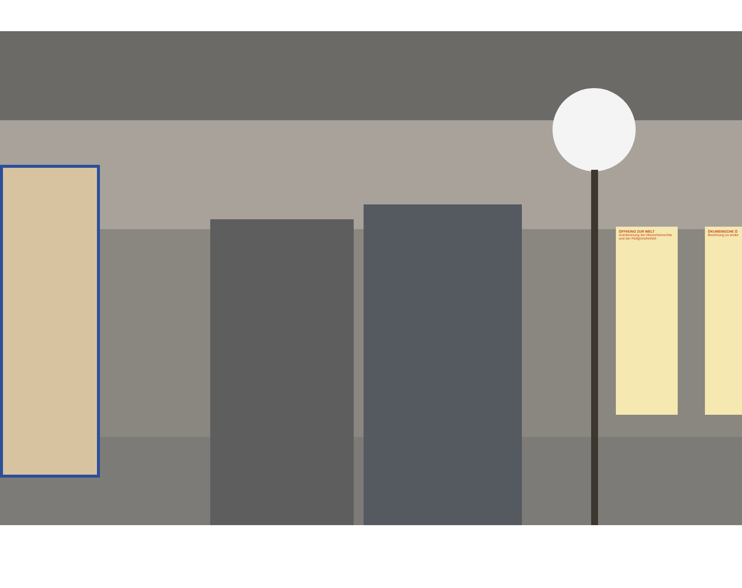ÖFFNUNG ZUR WELT
Anerkennung der Menschenrechte und der Religionsfreiheit
ÖKUMENISCHE Ö
Beziehung zu ander